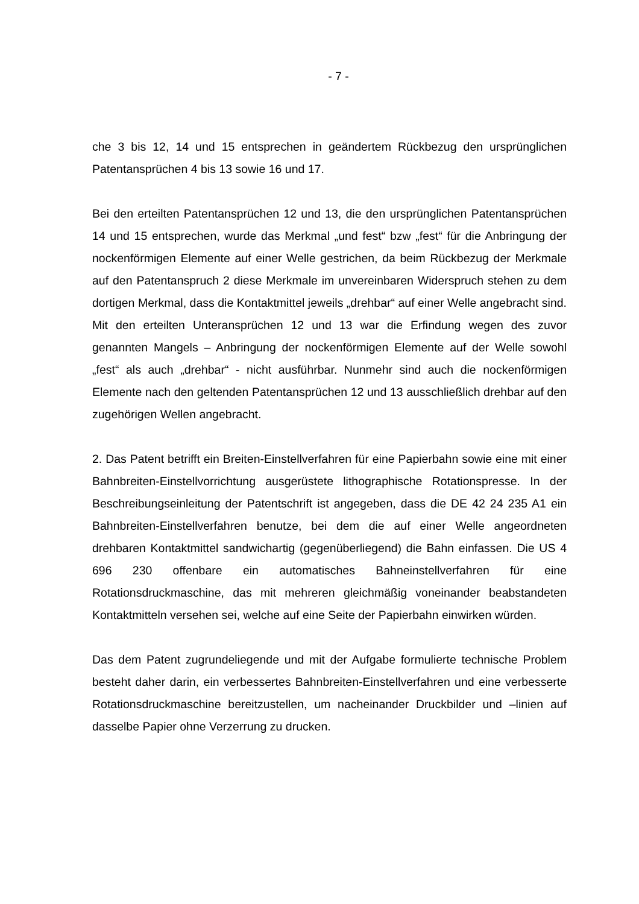- 7 -
che 3 bis 12, 14 und 15 entsprechen in geändertem Rückbezug den ursprünglichen Patentansprüchen 4 bis 13 sowie 16 und 17.
Bei den erteilten Patentansprüchen 12 und 13, die den ursprünglichen Patentansprüchen 14 und 15 entsprechen, wurde das Merkmal „und fest“ bzw „fest“ für die Anbringung der nockenförmigen Elemente auf einer Welle gestrichen, da beim Rückbezug der Merkmale auf den Patentanspruch 2 diese Merkmale im unvereinbaren Widerspruch stehen zu dem dortigen Merkmal, dass die Kontaktmittel jeweils „drehbar“ auf einer Welle angebracht sind. Mit den erteilten Unteransprüchen 12 und 13 war die Erfindung wegen des zuvor genannten Mangels – Anbringung der nockenförmigen Elemente auf der Welle sowohl „fest“ als auch „drehbar“ - nicht ausführbar. Nunmehr sind auch die nockenförmigen Elemente nach den geltenden Patentansprüchen 12 und 13 ausschließlich drehbar auf den zugehörigen Wellen angebracht.
2. Das Patent betrifft ein Breiten-Einstellverfahren für eine Papierbahn sowie eine mit einer Bahnbreiten-Einstellvorrichtung ausgerüstete lithographische Rotationspresse. In der Beschreibungseinleitung der Patentschrift ist angegeben, dass die DE 42 24 235 A1 ein Bahnbreiten-Einstellverfahren benutze, bei dem die auf einer Welle angeordneten drehbaren Kontaktmittel sandwichartig (gegenüberliegend) die Bahn einfassen. Die US 4 696 230 offenbare ein automatisches Bahneinstellverfahren für eine Rotationsdruckmaschine, das mit mehreren gleichmäßig voneinander beabstandeten Kontaktmitteln versehen sei, welche auf eine Seite der Papierbahn einwirken würden.
Das dem Patent zugrundeliegende und mit der Aufgabe formulierte technische Problem besteht daher darin, ein verbessertes Bahnbreiten-Einstellverfahren und eine verbesserte Rotationsdruckmaschine bereitzustellen, um nacheinander Druckbilder und –linien auf dasselbe Papier ohne Verzerrung zu drucken.